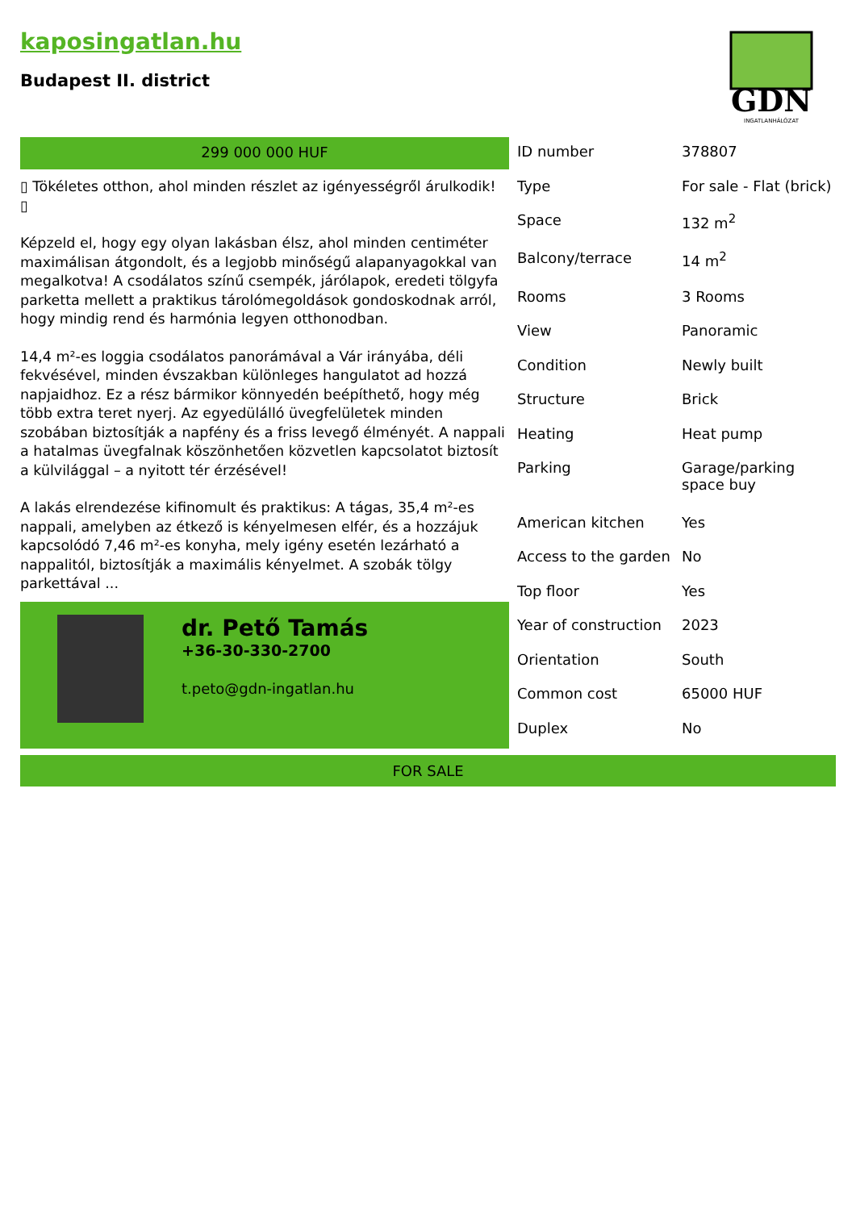kaposingatlan.hu
Budapest II. district
GDN
INGATLANHÁLÓZAT
299 000 000 HUF
▯ Tökéletes otthon, ahol minden részlet az igényességről árulkodik!
▯
Képzeld el, hogy egy olyan lakásban élsz, ahol minden centiméter maximálisan átgondolt, és a legjobb minőségű alapanyagokkal van megalkotva! A csodálatos színű csempék, járólapok, eredeti tölgyfa parketta mellett a praktikus tárolómegoldások gondoskodnak arról, hogy mindig rend és harmónia legyen otthonodban.
14,4 m²-es loggia csodálatos panorámával a Vár irányába, déli fekvésével, minden évszakban különleges hangulatot ad hozzá napjaidhoz. Ez a rész bármikor könnyedén beépíthető, hogy még több extra teret nyerj. Az egyedülálló üvegfelületek minden szobában biztosítják a napfény és a friss levegő élményét. A nappali a hatalmas üvegfalnak köszönhetően közvetlen kapcsolatot biztosít a külvilággal – a nyitott tér érzésével!
A lakás elrendezése kifinomult és praktikus: A tágas, 35,4 m²-es nappali, amelyben az étkező is kényelmesen elfér, és a hozzájuk kapcsolódó 7,46 m²-es konyha, mely igény esetén lezárható a nappalitól, biztosítják a maximális kényelmet. A szobák tölgy parkettával ...
dr. Pető Tamás
+36-30-330-2700
t.peto@gdn-ingatlan.hu
| ID number | 378807 |
| Type | For sale - Flat (brick) |
| Space | 132 m<sup>2</sup> |
| Balcony/terrace | 14 m<sup>2</sup> |
| Rooms | 3 Rooms |
| View | Panoramic |
| Condition | Newly built |
| Structure | Brick |
| Heating | Heat pump |
| Parking | Garage/parking space buy |
| American kitchen | Yes |
| Access to the garden | No |
| Top floor | Yes |
| Year of construction | 2023 |
| Orientation | South |
| Common cost | 65000 HUF |
| Duplex | No |
FOR SALE